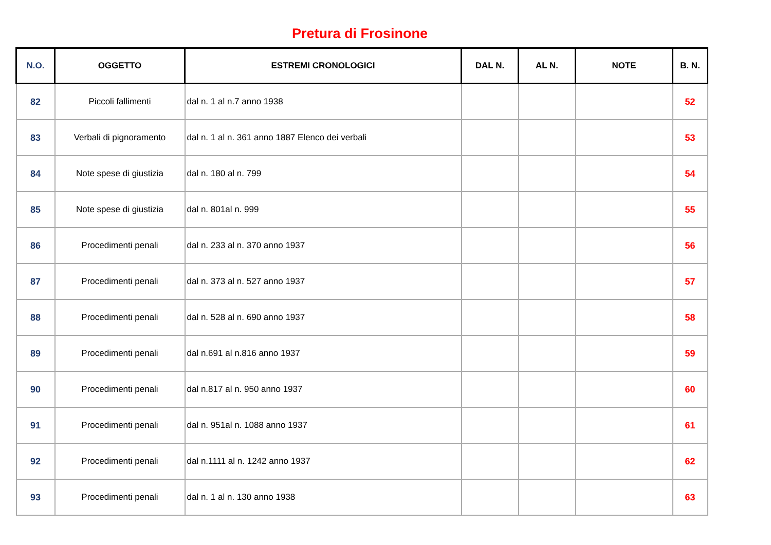Pretura di Frosinone
| N.O. | OGGETTO | ESTREMI CRONOLOGICI | DAL N. | AL N. | NOTE | B. N. |
| --- | --- | --- | --- | --- | --- | --- |
| 82 | Piccoli fallimenti | dal n. 1 al n.7 anno 1938 | | | | 52 |
| 83 | Verbali di pignoramento | dal n. 1 al n. 361 anno 1887 Elenco dei verbali | | | | 53 |
| 84 | Note spese di giustizia | dal n. 180 al n. 799 | | | | 54 |
| 85 | Note spese di giustizia | dal n. 801al n. 999 | | | | 55 |
| 86 | Procedimenti penali | dal n. 233 al n. 370 anno 1937 | | | | 56 |
| 87 | Procedimenti penali | dal n. 373 al n. 527 anno 1937 | | | | 57 |
| 88 | Procedimenti penali | dal n. 528 al n. 690 anno 1937 | | | | 58 |
| 89 | Procedimenti penali | dal n.691 al n.816 anno 1937 | | | | 59 |
| 90 | Procedimenti penali | dal n.817 al n. 950 anno 1937 | | | | 60 |
| 91 | Procedimenti penali | dal n. 951al n. 1088 anno 1937 | | | | 61 |
| 92 | Procedimenti penali | dal n.1111 al n. 1242 anno 1937 | | | | 62 |
| 93 | Procedimenti penali | dal n. 1 al n. 130 anno 1938 | | | | 63 |